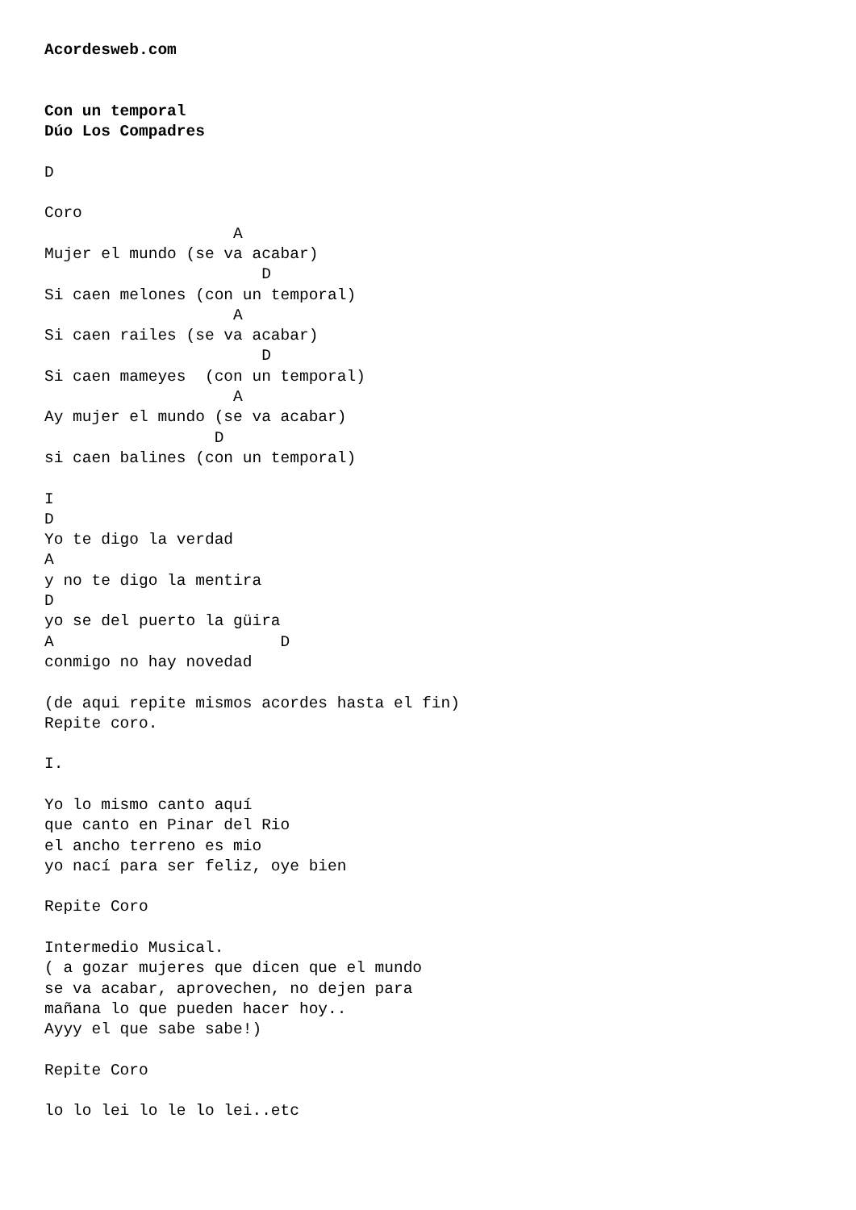Acordesweb.com


Con un temporal
Dúo Los Compadres

D

Coro
                    A
Mujer el mundo (se va acabar)
                       D
Si caen melones (con un temporal)
                    A
Si caen railes (se va acabar)
                       D
Si caen mameyes  (con un temporal)
                    A
Ay mujer el mundo (se va acabar)
                  D
si caen balines (con un temporal)

I
D
Yo te digo la verdad
A
y no te digo la mentira
D
yo se del puerto la güira
A                        D
conmigo no hay novedad

(de aqui repite mismos acordes hasta el fin)
Repite coro.

I.

Yo lo mismo canto aquí
que canto en Pinar del Rio
el ancho terreno es mio
yo nací para ser feliz, oye bien

Repite Coro

Intermedio Musical.
( a gozar mujeres que dicen que el mundo
se va acabar, aprovechen, no dejen para
mañana lo que pueden hacer hoy..
Ayyy el que sabe sabe!)

Repite Coro

lo lo lei lo le lo lei..etc